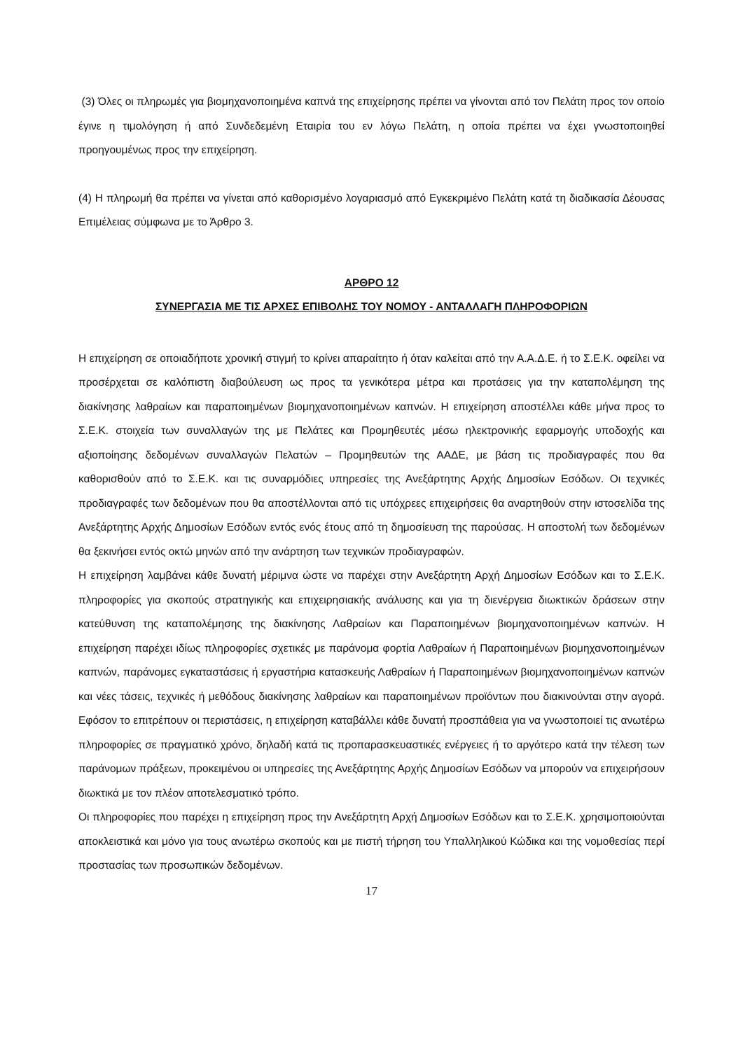(3) Όλες οι πληρωμές για βιομηχανοποιημένα καπνά της επιχείρησης πρέπει να γίνονται από τον Πελάτη προς τον οποίο έγινε η τιμολόγηση ή από Συνδεδεμένη Εταιρία του εν λόγω Πελάτη, η οποία πρέπει να έχει γνωστοποιηθεί προηγουμένως προς την επιχείρηση.
(4) Η πληρωμή θα πρέπει να γίνεται από καθορισμένο λογαριασμό από Εγκεκριμένο Πελάτη κατά τη διαδικασία Δέουσας Επιμέλειας σύμφωνα με το Άρθρο 3.
ΑΡΘΡΟ 12
ΣΥΝΕΡΓΑΣΙΑ ΜΕ ΤΙΣ ΑΡΧΕΣ ΕΠΙΒΟΛΗΣ ΤΟΥ ΝΟΜΟΥ - ΑΝΤΑΛΛΑΓΗ ΠΛΗΡΟΦΟΡΙΩΝ
Η επιχείρηση σε οποιαδήποτε χρονική στιγμή το κρίνει απαραίτητο ή όταν καλείται από την Α.Α.Δ.Ε. ή το Σ.Ε.Κ. οφείλει να προσέρχεται σε καλόπιστη διαβούλευση ως προς τα γενικότερα μέτρα και προτάσεις για την καταπολέμηση της διακίνησης λαθραίων και παραποιημένων βιομηχανοποιημένων καπνών. Η επιχείρηση αποστέλλει κάθε μήνα προς το Σ.Ε.Κ. στοιχεία των συναλλαγών της με Πελάτες και Προμηθευτές μέσω ηλεκτρονικής εφαρμογής υποδοχής και αξιοποίησης δεδομένων συναλλαγών Πελατών – Προμηθευτών της ΑΑΔΕ, με βάση τις προδιαγραφές που θα καθορισθούν από το Σ.Ε.Κ. και τις συναρμόδιες υπηρεσίες της Ανεξάρτητης Αρχής Δημοσίων Εσόδων. Οι τεχνικές προδιαγραφές των δεδομένων που θα αποστέλλονται από τις υπόχρεες επιχειρήσεις θα αναρτηθούν στην ιστοσελίδα της Ανεξάρτητης Αρχής Δημοσίων Εσόδων εντός ενός έτους από τη δημοσίευση της παρούσας. Η αποστολή των δεδομένων θα ξεκινήσει εντός οκτώ μηνών από την ανάρτηση των τεχνικών προδιαγραφών.
Η επιχείρηση λαμβάνει κάθε δυνατή μέριμνα ώστε να παρέχει στην Ανεξάρτητη Αρχή Δημοσίων Εσόδων και το Σ.Ε.Κ. πληροφορίες για σκοπούς στρατηγικής και επιχειρησιακής ανάλυσης και για τη διενέργεια διωκτικών δράσεων στην κατεύθυνση της καταπολέμησης της διακίνησης Λαθραίων και Παραποιημένων βιομηχανοποιημένων καπνών. Η επιχείρηση παρέχει ιδίως πληροφορίες σχετικές με παράνομα φορτία Λαθραίων ή Παραποιημένων βιομηχανοποιημένων καπνών, παράνομες εγκαταστάσεις ή εργαστήρια κατασκευής Λαθραίων ή Παραποιημένων βιομηχανοποιημένων καπνών και νέες τάσεις, τεχνικές ή μεθόδους διακίνησης λαθραίων και παραποιημένων προϊόντων που διακινούνται στην αγορά. Εφόσον το επιτρέπουν οι περιστάσεις, η επιχείρηση καταβάλλει κάθε δυνατή προσπάθεια για να γνωστοποιεί τις ανωτέρω πληροφορίες σε πραγματικό χρόνο, δηλαδή κατά τις προπαρασκευαστικές ενέργειες ή το αργότερο κατά την τέλεση των παράνομων πράξεων, προκειμένου οι υπηρεσίες της Ανεξάρτητης Αρχής Δημοσίων Εσόδων να μπορούν να επιχειρήσουν διωκτικά με τον πλέον αποτελεσματικό τρόπο.
Οι πληροφορίες που παρέχει η επιχείρηση προς την Ανεξάρτητη Αρχή Δημοσίων Εσόδων και το Σ.Ε.Κ. χρησιμοποιούνται αποκλειστικά και μόνο για τους ανωτέρω σκοπούς και με πιστή τήρηση του Υπαλληλικού Κώδικα και της νομοθεσίας περί προστασίας των προσωπικών δεδομένων.
17